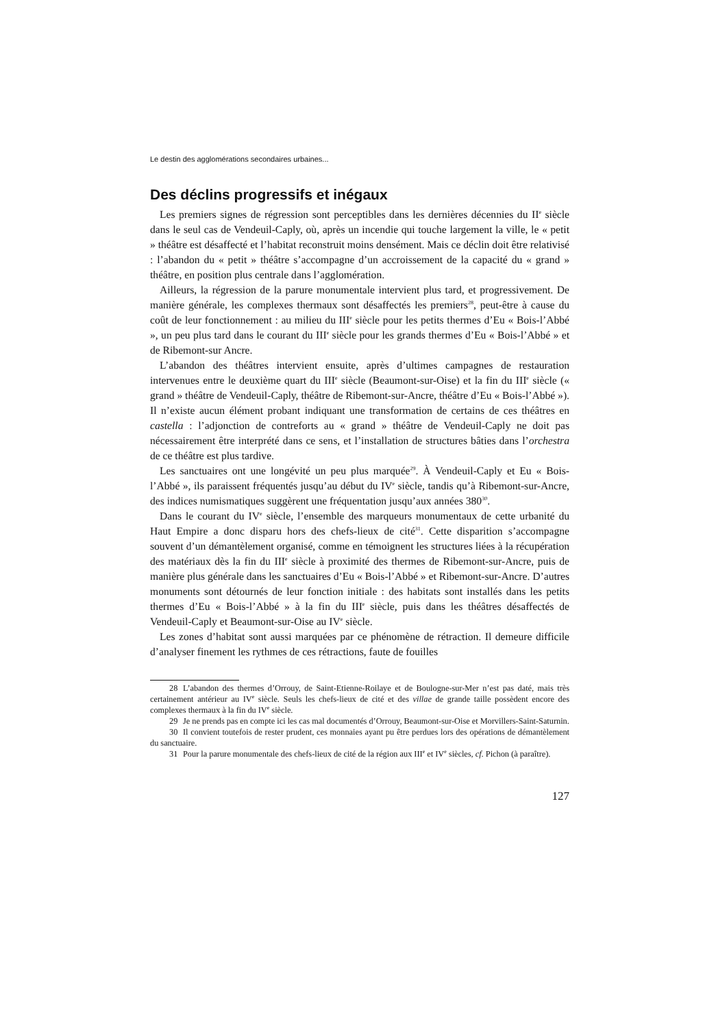Le destin des agglomérations secondaires urbaines...
Des déclins progressifs et inégaux
Les premiers signes de régression sont perceptibles dans les dernières décennies du II<sup>e</sup> siècle dans le seul cas de Vendeuil-Caply, où, après un incendie qui touche largement la ville, le « petit » théâtre est désaffecté et l’habitat reconstruit moins densément. Mais ce déclin doit être relativisé : l’abandon du « petit » théâtre s’accompagne d’un accroissement de la capacité du « grand » théâtre, en position plus centrale dans l’agglomération.
Ailleurs, la régression de la parure monumentale intervient plus tard, et progressivement. De manière générale, les complexes thermaux sont désaffectés les premiers<sup>28</sup>, peut-être à cause du coût de leur fonctionnement : au milieu du III<sup>e</sup> siècle pour les petits thermes d’Eu « Bois-l’Abbé », un peu plus tard dans le courant du III<sup>e</sup> siècle pour les grands thermes d’Eu « Bois-l’Abbé » et de Ribemont-sur Ancre.
L’abandon des théâtres intervient ensuite, après d’ultimes campagnes de restauration intervenues entre le deuxième quart du III<sup>e</sup> siècle (Beaumont-sur-Oise) et la fin du III<sup>e</sup> siècle (« grand » théâtre de Vendeuil-Caply, théâtre de Ribemont-sur-Ancre, théâtre d’Eu « Bois-l’Abbé »). Il n’existe aucun élément probant indiquant une transformation de certains de ces théâtres en castella : l’adjonction de contreforts au « grand » théâtre de Vendeuil-Caply ne doit pas nécessairement être interprété dans ce sens, et l’installation de structures bâties dans l’orchestra de ce théâtre est plus tardive.
Les sanctuaires ont une longévité un peu plus marquée<sup>29</sup>. À Vendeuil-Caply et Eu « Bois-l’Abbé », ils paraissent fréquentés jusqu’au début du IV<sup>e</sup> siècle, tandis qu’à Ribemont-sur-Ancre, des indices numismatiques suggèrent une fréquentation jusqu’aux années 380<sup>30</sup>.
Dans le courant du IV<sup>e</sup> siècle, l’ensemble des marqueurs monumentaux de cette urbanité du Haut Empire a donc disparu hors des chefs-lieux de cité<sup>31</sup>. Cette disparition s’accompagne souvent d’un démantèlement organisé, comme en témoignent les structures liées à la récupération des matériaux dès la fin du III<sup>e</sup> siècle à proximité des thermes de Ribemont-sur-Ancre, puis de manière plus générale dans les sanctuaires d’Eu « Bois-l’Abbé » et Ribemont-sur-Ancre. D’autres monuments sont détournés de leur fonction initiale : des habitats sont installés dans les petits thermes d’Eu « Bois-l’Abbé » à la fin du III<sup>e</sup> siècle, puis dans les théâtres désaffectés de Vendeuil-Caply et Beaumont-sur-Oise au IV<sup>e</sup> siècle.
Les zones d’habitat sont aussi marquées par ce phénomène de rétraction. Il demeure difficile d’analyser finement les rythmes de ces rétractions, faute de fouilles
28 L’abandon des thermes d’Orrouy, de Saint-Etienne-Roilaye et de Boulogne-sur-Mer n’est pas daté, mais très certainement antérieur au IV<sup>e</sup> siècle. Seuls les chefs-lieux de cité et des villae de grande taille possèdent encore des complexes thermaux à la fin du IV<sup>e</sup> siècle.
29 Je ne prends pas en compte ici les cas mal documentés d’Orrouy, Beaumont-sur-Oise et Morvillers-Saint-Saturnin.
30 Il convient toutefois de rester prudent, ces monnaies ayant pu être perdues lors des opérations de démantèlement du sanctuaire.
31 Pour la parure monumentale des chefs-lieux de cité de la région aux III<sup>e</sup> et IV<sup>e</sup> siècles, cf. Pichon (à paraître).
127